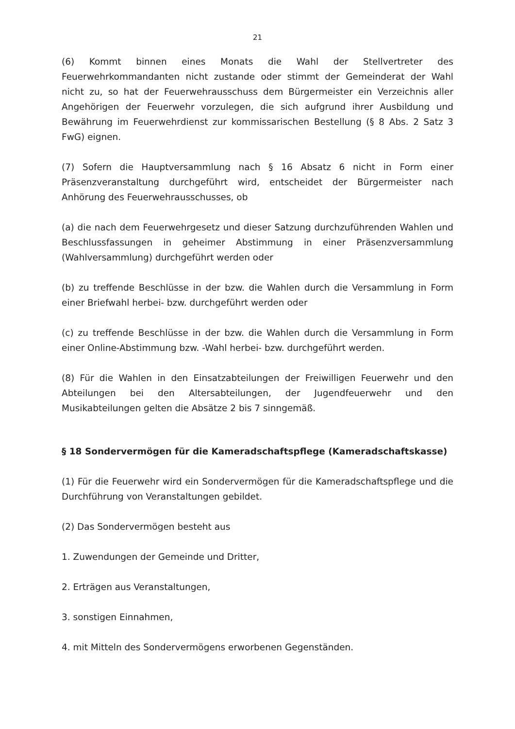21
(6) Kommt binnen eines Monats die Wahl der Stellvertreter des Feuerwehrkommandanten nicht zustande oder stimmt der Gemeinderat der Wahl nicht zu, so hat der Feuerwehrausschuss dem Bürgermeister ein Verzeichnis aller Angehörigen der Feuerwehr vorzulegen, die sich aufgrund ihrer Ausbildung und Bewährung im Feuerwehrdienst zur kommissarischen Bestellung (§ 8 Abs. 2 Satz 3 FwG) eignen.
(7) Sofern die Hauptversammlung nach § 16 Absatz 6 nicht in Form einer Präsenzveranstaltung durchgeführt wird, entscheidet der Bürgermeister nach Anhörung des Feuerwehrausschusses, ob
(a) die nach dem Feuerwehrgesetz und dieser Satzung durchzuführenden Wahlen und Beschlussfassungen in geheimer Abstimmung in einer Präsenzversammlung (Wahlversammlung) durchgeführt werden oder
(b) zu treffende Beschlüsse in der bzw. die Wahlen durch die Versammlung in Form einer Briefwahl herbei- bzw. durchgeführt werden oder
(c) zu treffende Beschlüsse in der bzw. die Wahlen durch die Versammlung in Form einer Online-Abstimmung bzw. -Wahl herbei- bzw. durchgeführt werden.
(8) Für die Wahlen in den Einsatzabteilungen der Freiwilligen Feuerwehr und den Abteilungen bei den Altersabteilungen, der Jugendfeuerwehr und den Musikabteilungen gelten die Absätze 2 bis 7 sinngemäß.
§ 18 Sondervermögen für die Kameradschaftspflege (Kameradschaftskasse)
(1) Für die Feuerwehr wird ein Sondervermögen für die Kameradschaftspflege und die Durchführung von Veranstaltungen gebildet.
(2) Das Sondervermögen besteht aus
1. Zuwendungen der Gemeinde und Dritter,
2. Erträgen aus Veranstaltungen,
3. sonstigen Einnahmen,
4. mit Mitteln des Sondervermögens erworbenen Gegenständen.